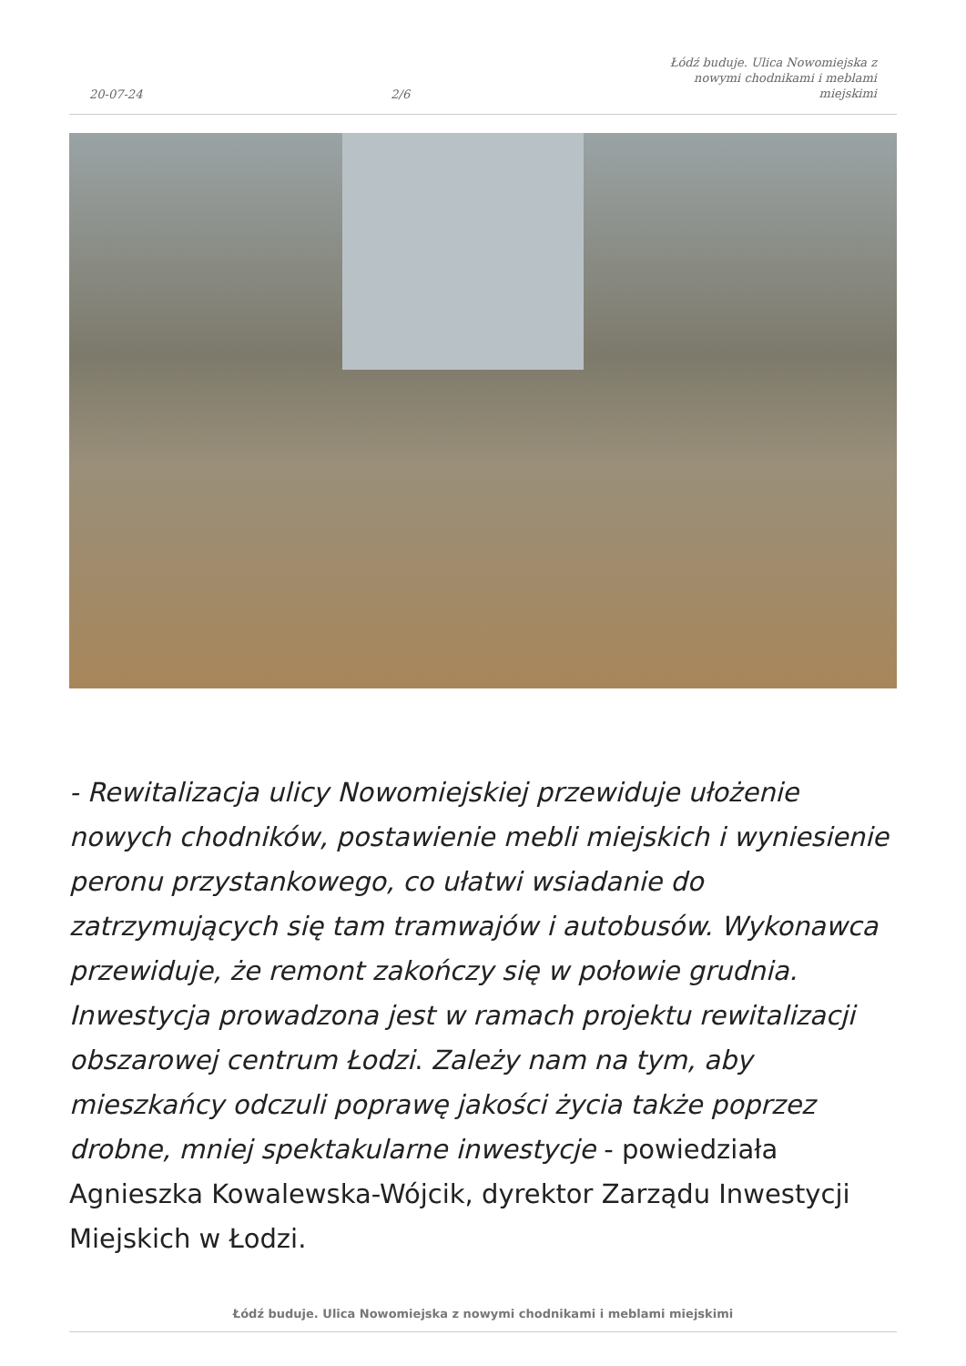20-07-24 2/6 Łódź buduje. Ulica Nowomiejska z nowymi chodnikami i meblami miejskimi
- Rewitalizacja ulicy Nowomiejskiej przewiduje ułożenie nowych chodników, postawienie mebli miejskich i wyniesienie peronu przystankowego, co ułatwi wsiadanie do zatrzymujących się tam tramwajów i autobusów. Wykonawca przewiduje, że remont zakończy się w połowie grudnia. Inwestycja prowadzona jest w ramach projektu rewitalizacji obszarowej centrum Łodzi. Zależy nam na tym, aby mieszkańcy odczuli poprawę jakości życia także poprzez drobne, mniej spektakularne inwestycje - powiedziała Agnieszka Kowalewska-Wójcik, dyrektor Zarządu Inwestycji Miejskich w Łodzi.
Łódź buduje. Ulica Nowomiejska z nowymi chodnikami i meblami miejskimi